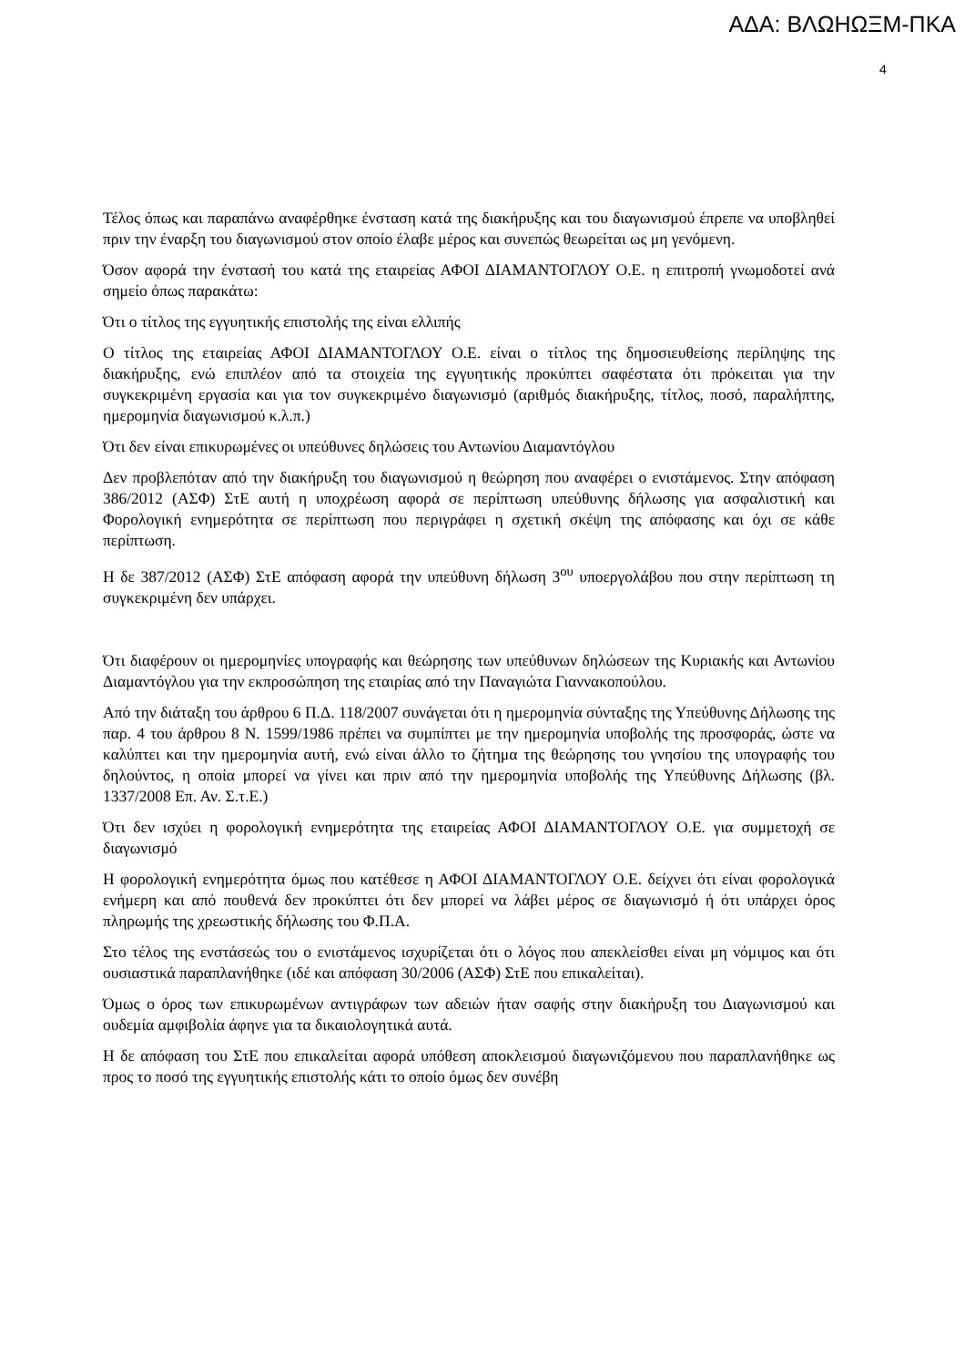ΑΔΑ: ΒΛΩΗΩΞΜ-ΠΚΑ
4
Τέλος όπως και παραπάνω αναφέρθηκε ένσταση κατά της διακήρυξης και του διαγωνισμού έπρεπε να υποβληθεί πριν την έναρξη του διαγωνισμού στον οποίο έλαβε μέρος και συνεπώς θεωρείται ως μη γενόμενη.
Όσον αφορά την ένστασή του κατά της εταιρείας ΑΦΟΙ ΔΙΑΜΑΝΤΟΓΛΟΥ Ο.Ε. η επιτροπή γνωμοδοτεί ανά σημείο όπως παρακάτω:
Ότι ο τίτλος της εγγυητικής επιστολής της είναι ελλιπής
Ο τίτλος της εταιρείας ΑΦΟΙ ΔΙΑΜΑΝΤΟΓΛΟΥ Ο.Ε. είναι ο τίτλος της δημοσιευθείσης περίληψης της διακήρυξης, ενώ επιπλέον από τα στοιχεία της εγγυητικής προκύπτει σαφέστατα ότι πρόκειται για την συγκεκριμένη εργασία και για τον συγκεκριμένο διαγωνισμό (αριθμός διακήρυξης, τίτλος, ποσό, παραλήπτης, ημερομηνία διαγωνισμού κ.λ.π.)
Ότι δεν είναι επικυρωμένες οι υπεύθυνες δηλώσεις του Αντωνίου Διαμαντόγλου
Δεν προβλεπόταν από την διακήρυξη του διαγωνισμού η θεώρηση που αναφέρει ο ενιστάμενος. Στην απόφαση 386/2012 (ΑΣΦ) ΣτΕ αυτή η υποχρέωση αφορά σε περίπτωση υπεύθυνης δήλωσης για ασφαλιστική και Φορολογική ενημερότητα σε περίπτωση που περιγράφει η σχετική σκέψη της απόφασης και όχι σε κάθε περίπτωση.
Η δε 387/2012 (ΑΣΦ) ΣτΕ απόφαση αφορά την υπεύθυνη δήλωση 3<sup>ου</sup> υποεργολάβου που στην περίπτωση τη συγκεκριμένη δεν υπάρχει.
Ότι διαφέρουν οι ημερομηνίες υπογραφής και θεώρησης των υπεύθυνων δηλώσεων της Κυριακής και Αντωνίου Διαμαντόγλου για την εκπροσώπηση της εταιρίας από την Παναγιώτα Γιαννακοπούλου.
Από την διάταξη του άρθρου 6 Π.Δ. 118/2007 συνάγεται ότι η ημερομηνία σύνταξης της Υπεύθυνης Δήλωσης της παρ. 4 του άρθρου 8 Ν. 1599/1986 πρέπει να συμπίπτει με την ημερομηνία υποβολής της προσφοράς, ώστε να καλύπτει και την ημερομηνία αυτή, ενώ είναι άλλο το ζήτημα της θεώρησης του γνησίου της υπογραφής του δηλούντος, η οποία μπορεί να γίνει και πριν από την ημερομηνία υποβολής της Υπεύθυνης Δήλωσης (βλ. 1337/2008 Επ. Αν. Σ.τ.Ε.)
Ότι δεν ισχύει η φορολογική ενημερότητα της εταιρείας ΑΦΟΙ ΔΙΑΜΑΝΤΟΓΛΟΥ Ο.Ε. για συμμετοχή σε διαγωνισμό
Η φορολογική ενημερότητα όμως που κατέθεσε η ΑΦΟΙ ΔΙΑΜΑΝΤΟΓΛΟΥ Ο.Ε. δείχνει ότι είναι φορολογικά ενήμερη και από πουθενά δεν προκύπτει ότι δεν μπορεί να λάβει μέρος σε διαγωνισμό ή ότι υπάρχει όρος πληρωμής της χρεωστικής δήλωσης του Φ.Π.Α.
Στο τέλος της ενστάσεώς του ο ενιστάμενος ισχυρίζεται ότι ο λόγος που απεκλείσθει είναι μη νόμιμος και ότι ουσιαστικά παραπλανήθηκε (ιδέ και απόφαση 30/2006 (ΑΣΦ) ΣτΕ που επικαλείται).
Όμως ο όρος των επικυρωμένων αντιγράφων των αδειών ήταν σαφής στην διακήρυξη του Διαγωνισμού και ουδεμία αμφιβολία άφηνε για τα δικαιολογητικά αυτά.
Η δε απόφαση του ΣτΕ που επικαλείται αφορά υπόθεση αποκλεισμού διαγωνιζόμενου που παραπλανήθηκε ως προς το ποσό της εγγυητικής επιστολής κάτι το οποίο όμως δεν συνέβη